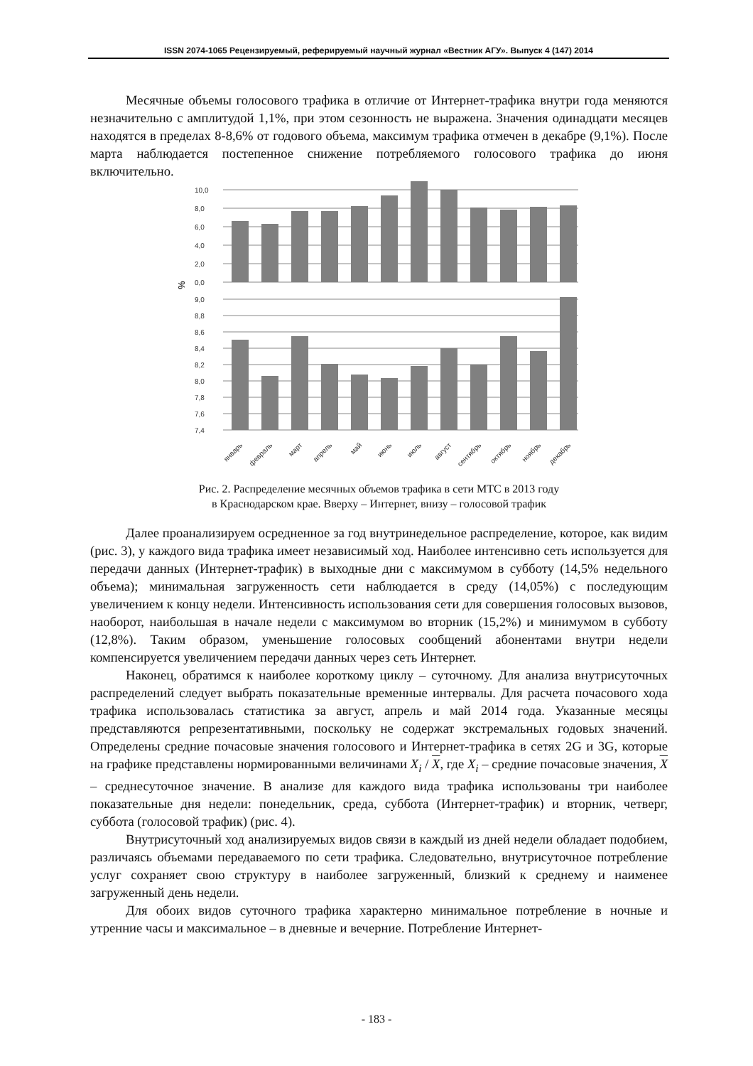ISSN 2074-1065 Рецензируемый, реферируемый научный журнал «Вестник АГУ». Выпуск 4 (147) 2014
Месячные объемы голосового трафика в отличие от Интернет-трафика внутри года меняются незначительно с амплитудой 1,1%, при этом сезонность не выражена. Значения одинадцати месяцев находятся в пределах 8-8,6% от годового объема, максимум трафика отмечен в декабре (9,1%). После марта наблюдается постепенное снижение потребляемого голосового трафика до июня включительно.
10,0
8,0
6,0
4,0
2,0
0,0
9,0
8,8
8,6
8,4
8,2
8,0
7,8
7,6
7,4
%
январь
февраль
март
апрель
май
июнь
июль
август
сентябрь
октябрь
ноябрь
декабрь
Рис. 2. Распределение месячных объемов трафика в сети МТС в 2013 году
в Краснодарском крае. Вверху – Интернет, внизу – голосовой трафик
Далее проанализируем осредненное за год внутринедельное распределение, которое, как видим (рис. 3), у каждого вида трафика имеет независимый ход. Наиболее интенсивно сеть используется для передачи данных (Интернет-трафик) в выходные дни с максимумом в субботу (14,5% недельного объема); минимальная загруженность сети наблюдается в среду (14,05%) с последующим увеличением к концу недели. Интенсивность использования сети для совершения голосовых вызовов, наоборот, наибольшая в начале недели с максимумом во вторник (15,2%) и минимумом в субботу (12,8%). Таким образом, уменьшение голосовых сообщений абонентами внутри недели компенсируется увеличением передачи данных через сеть Интернет.
Наконец, обратимся к наиболее короткому циклу – суточному. Для анализа внутрисуточных распределений следует выбрать показательные временные интервалы. Для расчета почасового хода трафика использовалась статистика за август, апрель и май 2014 года. Указанные месяцы представляются репрезентативными, поскольку не содержат экстремальных годовых значений. Определены средние почасовые значения голосового и Интернет-трафика в сетях 2G и 3G, которые на графике представлены нормированными величинами X<sub>i</sub> / X, где X<sub>i</sub> – средние почасовые значения, X – среднесуточное значение. В анализе для каждого вида трафика использованы три наиболее показательные дня недели: понедельник, среда, суббота (Интернет-трафик) и вторник, четверг, суббота (голосовой трафик) (рис. 4).
Внутрисуточный ход анализируемых видов связи в каждый из дней недели обладает подобием, различаясь объемами передаваемого по сети трафика. Следовательно, внутрисуточное потребление услуг сохраняет свою структуру в наиболее загруженный, близкий к среднему и наименее загруженный день недели.
Для обоих видов суточного трафика характерно минимальное потребление в ночные и утренние часы и максимальное – в дневные и вечерние. Потребление Интернет-
- 183 -